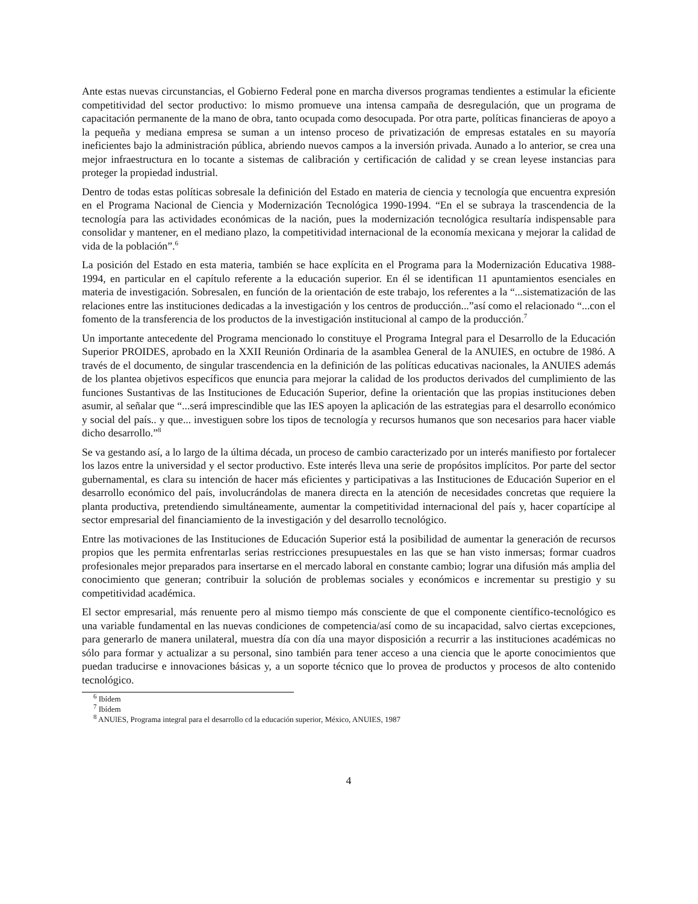Ante estas nuevas circunstancias, el Gobierno Federal pone en marcha diversos programas tendientes a estimular la eficiente competitividad del sector productivo: lo mismo promueve una intensa campaña de desregulación, que un programa de capacitación permanente de la mano de obra, tanto ocupada como desocupada. Por otra parte, políticas financieras de apoyo a la pequeña y mediana empresa se suman a un intenso proceso de privatización de empresas estatales en su mayoría ineficientes bajo la administración pública, abriendo nuevos campos a la inversión privada. Aunado a lo anterior, se crea una mejor infraestructura en lo tocante a sistemas de calibración y certificación de calidad y se crean leyese instancias para proteger la propiedad industrial.
Dentro de todas estas políticas sobresale la definición del Estado en materia de ciencia y tecnología que encuentra expresión en el Programa Nacional de Ciencia y Modernización Tecnológica 1990-1994. “En el se subraya la trascendencia de la tecnología para las actividades económicas de la nación, pues la modernización tecnológica resultaría indispensable para consolidar y mantener, en el mediano plazo, la competitividad internacional de la economía mexicana y mejorar la calidad de vida de la población”.<sup>6</sup>
La posición del Estado en esta materia, también se hace explícita en el Programa para la Modernización Educativa 1988-1994, en particular en el capítulo referente a la educación superior. En él se identifican 11 apuntamientos esenciales en materia de investigación. Sobresalen, en función de la orientación de este trabajo, los referentes a la “...sistematización de las relaciones entre las instituciones dedicadas a la investigación y los centros de producción...”así como el relacionado “...con el fomento de la transferencia de los productos de la investigación institucional al campo de la producción.<sup>7</sup>
Un importante antecedente del Programa mencionado lo constituye el Programa Integral para el Desarrollo de la Educación Superior PROIDES, aprobado en la XXII Reunión Ordinaria de la asamblea General de la ANUIES, en octubre de 198ó. A través de el documento, de singular trascendencia en la definición de las políticas educativas nacionales, la ANUIES además de los plantea objetivos específicos que enuncia para mejorar la calidad de los productos derivados del cumplimiento de las funciones Sustantivas de las Instituciones de Educación Superior, define la orientación que las propias instituciones deben asumir, al señalar que “...será imprescindible que las IES apoyen la aplicación de las estrategias para el desarrollo económico y social del país.. y que... investiguen sobre los tipos de tecnología y recursos humanos que son necesarios para hacer viable dicho desarrollo.”<sup>8</sup>
Se va gestando así, a lo largo de la última década, un proceso de cambio caracterizado por un interés manifiesto por fortalecer los lazos entre la universidad y el sector productivo. Este interés lleva una serie de propósitos implícitos. Por parte del sector gubernamental, es clara su intención de hacer más eficientes y participativas a las Instituciones de Educación Superior en el desarrollo económico del país, involucrándolas de manera directa en la atención de necesidades concretas que requiere la planta productiva, pretendiendo simultáneamente, aumentar la competitividad internacional del país y, hacer copartícipe al sector empresarial del financiamiento de la investigación y del desarrollo tecnológico.
Entre las motivaciones de las Instituciones de Educación Superior está la posibilidad de aumentar la generación de recursos propios que les permita enfrentarlas serias restricciones presupuestales en las que se han visto inmersas; formar cuadros profesionales mejor preparados para insertarse en el mercado laboral en constante cambio; lograr una difusión más amplia del conocimiento que generan; contribuir la solución de problemas sociales y económicos e incrementar su prestigio y su competitividad académica.
El sector empresarial, más renuente pero al mismo tiempo más consciente de que el componente científico-tecnológico es una variable fundamental en las nuevas condiciones de competencia/así como de su incapacidad, salvo ciertas excepciones, para generarlo de manera unilateral, muestra día con día una mayor disposición a recurrir a las instituciones académicas no sólo para formar y actualizar a su personal, sino también para tener acceso a una ciencia que le aporte conocimientos que puedan traducirse e innovaciones básicas y, a un soporte técnico que lo provea de productos y procesos de alto contenido tecnológico.
<sup>6</sup> Ibídem
<sup>7</sup> Ibídem
<sup>8</sup> ANUlES, Programa integral para el desarrollo cd la educación superior, México, ANUIES, 1987
4